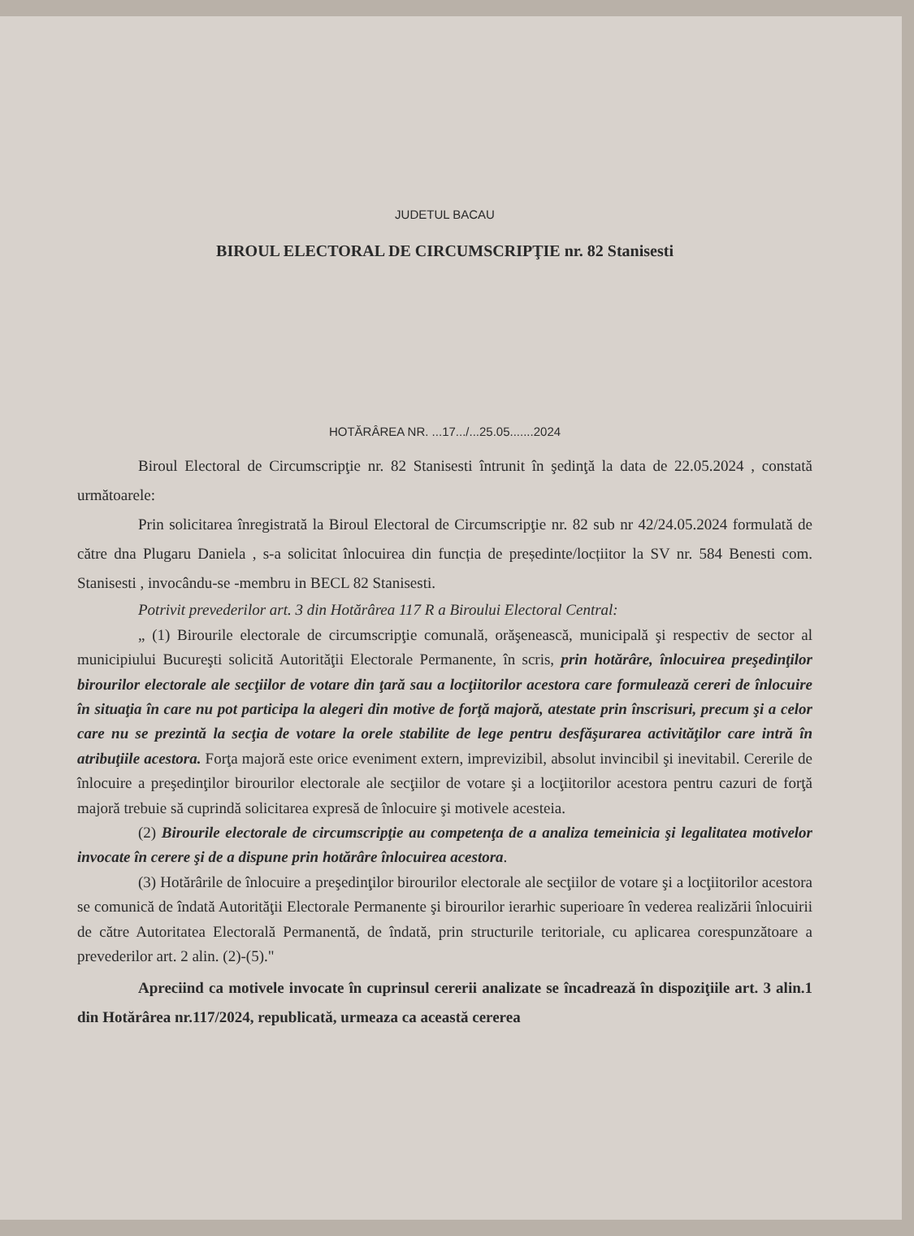JUDETUL BACAU
BIROUL ELECTORAL DE CIRCUMSCRIPŢIE nr. 82 Stanisesti
HOTĂRÂREA NR. ...17.../...25.05.......2024
Biroul Electoral de Circumscripţie nr. 82 Stanisesti întrunit în şedinţă la data de 22.05.2024 , constată următoarele:
Prin solicitarea înregistrată la Biroul Electoral de Circumscripţie nr. 82 sub nr 42/24.05.2024 formulată de către dna Plugaru Daniela , s-a solicitat înlocuirea din funcția de președinte/locțiitor la SV nr. 584 Benesti com. Stanisesti , invocându-se -membru in BECL 82 Stanisesti.
Potrivit prevederilor art. 3 din Hotărârea 117 R a Biroului Electoral Central:
„ (1) Birourile electorale de circumscripţie comunală, orăşenească, municipală şi respectiv de sector al municipiului Bucureşti solicită Autorităţii Electorale Permanente, în scris, prin hotărâre, înlocuirea preşedinţilor birourilor electorale ale secţiilor de votare din ţară sau a locţiitorilor acestora care formulează cereri de înlocuire în situaţia în care nu pot participa la alegeri din motive de forţă majoră, atestate prin înscrisuri, precum şi a celor care nu se prezintă la secţia de votare la orele stabilite de lege pentru desfăşurarea activităţilor care intră în atribuţiile acestora. Forţa majoră este orice eveniment extern, imprevizibil, absolut invincibil şi inevitabil. Cererile de înlocuire a preşedinţilor birourilor electorale ale secţiilor de votare şi a locţiitorilor acestora pentru cazuri de forţă majoră trebuie să cuprindă solicitarea expresă de înlocuire şi motivele acesteia.
(2) Birourile electorale de circumscripţie au competenţa de a analiza temeinicia şi legalitatea motivelor invocate în cerere şi de a dispune prin hotărâre înlocuirea acestora.
(3) Hotărârile de înlocuire a preşedinţilor birourilor electorale ale secţiilor de votare şi a locţiitorilor acestora se comunică de îndată Autorităţii Electorale Permanente şi birourilor ierarhic superioare în vederea realizării înlocuirii de către Autoritatea Electorală Permanentă, de îndată, prin structurile teritoriale, cu aplicarea corespunzătoare a prevederilor art. 2 alin. (2)-(5)."
Apreciind ca motivele invocate în cuprinsul cererii analizate se încadrează în dispoziţiile art. 3 alin.1 din Hotărârea nr.117/2024, republicată, urmeaza ca această cererea